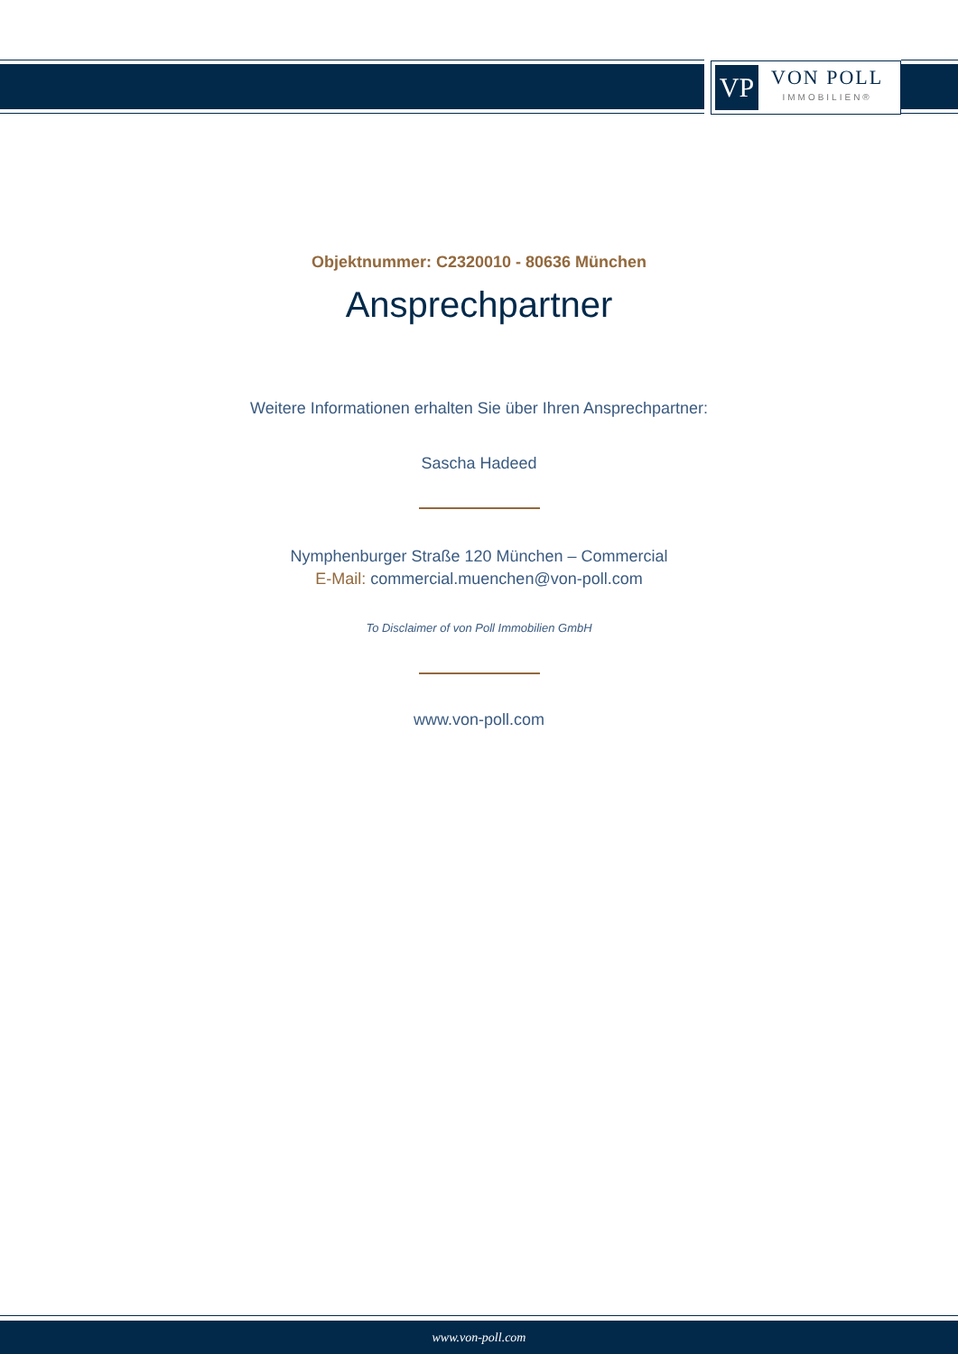VP
VON POLL
IMMOBILIEN®
Objektnummer: C2320010 - 80636 München
Ansprechpartner
Weitere Informationen erhalten Sie über Ihren Ansprechpartner:
Sascha Hadeed
Nymphenburger Straße 120 München – Commercial
E-Mail: commercial.muenchen@von-poll.com
To Disclaimer of von Poll Immobilien GmbH
www.von-poll.com
www.von-poll.com